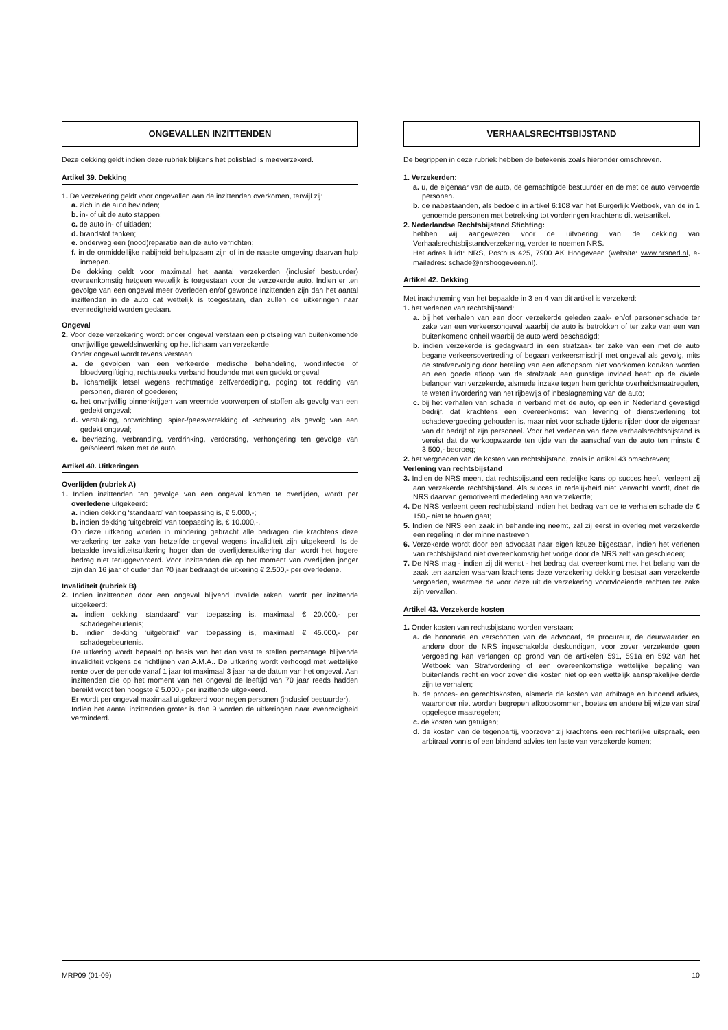ONGEVALLEN INZITTENDEN
Deze dekking geldt indien deze rubriek blijkens het polisblad is meeverzekerd.
Artikel 39. Dekking
1. De verzekering geldt voor ongevallen aan de inzittenden overkomen, terwijl zij:
a. zich in de auto bevinden;
b. in- of uit de auto stappen;
c. de auto in- of uitladen;
d. brandstof tanken;
e. onderweg een (nood)reparatie aan de auto verrichten;
f. in de onmiddellijke nabijheid behulpzaam zijn of in de naaste omgeving daarvan hulp inroepen.
De dekking geldt voor maximaal het aantal verzekerden (inclusief bestuurder) overeenkomstig hetgeen wettelijk is toegestaan voor de verzekerde auto. Indien er ten gevolge van een ongeval meer overleden en/of gewonde inzittenden zijn dan het aantal inzittenden in de auto dat wettelijk is toegestaan, dan zullen de uitkeringen naar evenredigheid worden gedaan.
Ongeval
2. Voor deze verzekering wordt onder ongeval verstaan een plotseling van buitenkomende onvrijwillige geweldsinwerking op het lichaam van verzekerde.
Onder ongeval wordt tevens verstaan:
a. de gevolgen van een verkeerde medische behandeling, wondinfectie of bloedvergiftiging, rechtstreeks verband houdende met een gedekt ongeval;
b. lichamelijk letsel wegens rechtmatige zelfverdediging, poging tot redding van personen, dieren of goederen;
c. het onvrijwillig binnenkrijgen van vreemde voorwerpen of stoffen als gevolg van een gedekt ongeval;
d. verstuiking, ontwrichting, spier-/peesverrekking of -scheuring als gevolg van een gedekt ongeval;
e. bevriezing, verbranding, verdrinking, verdorsting, verhongering ten gevolge van geïsoleerd raken met de auto.
Artikel 40. Uitkeringen
Overlijden (rubriek A)
1. Indien inzittenden ten gevolge van een ongeval komen te overlijden, wordt per overledene uitgekeerd:
a. indien dekking ‘standaard’ van toepassing is, € 5.000,-;
b. indien dekking ‘uitgebreid’ van toepassing is, € 10.000,-.
Op deze uitkering worden in mindering gebracht alle bedragen die krachtens deze verzekering ter zake van hetzelfde ongeval wegens invaliditeit zijn uitgekeerd. Is de betaalde invaliditeitsuitkering hoger dan de overlijdensuitkering dan wordt het hogere bedrag niet teruggevorderd. Voor inzittenden die op het moment van overlijden jonger zijn dan 16 jaar of ouder dan 70 jaar bedraagt de uitkering € 2.500,- per overledene.
Invaliditeit (rubriek B)
2. Indien inzittenden door een ongeval blijvend invalide raken, wordt per inzittende uitgekeerd:
a. indien dekking ‘standaard’ van toepassing is, maximaal € 20.000,- per schadegebeurtenis;
b. indien dekking ‘uitgebreid’ van toepassing is, maximaal € 45.000,- per schadegebeurtenis.
De uitkering wordt bepaald op basis van het dan vast te stellen percentage blijvende invaliditeit volgens de richtlijnen van A.M.A.. De uitkering wordt verhoogd met wettelijke rente over de periode vanaf 1 jaar tot maximaal 3 jaar na de datum van het ongeval. Aan inzittenden die op het moment van het ongeval de leeftijd van 70 jaar reeds hadden bereikt wordt ten hoogste € 5.000,- per inzittende uitgekeerd.
Er wordt per ongeval maximaal uitgekeerd voor negen personen (inclusief bestuurder).
Indien het aantal inzittenden groter is dan 9 worden de uitkeringen naar evenredigheid verminderd.
VERHAALSRECHTSBIJSTAND
De begrippen in deze rubriek hebben de betekenis zoals hieronder omschreven.
1. Verzekerden:
a. u, de eigenaar van de auto, de gemachtigde bestuurder en de met de auto vervoerde personen.
b. de nabestaanden, als bedoeld in artikel 6:108 van het Burgerlijk Wetboek, van de in 1 genoemde personen met betrekking tot vorderingen krachtens dit wetsartikel.
2. Nederlandse Rechtsbijstand Stichting:
hebben wij aangewezen voor de uitvoering van de dekking van Verhaalsrechtsbijstandverzekering, verder te noemen NRS.
Het adres luidt: NRS, Postbus 425, 7900 AK Hoogeveen (website: www.nrsned.nl, e-mailadres: schade@nrshoogeveen.nl).
Artikel 42. Dekking
Met inachtneming van het bepaalde in 3 en 4 van dit artikel is verzekerd:
1. het verlenen van rechtsbijstand:
a. bij het verhalen van een door verzekerde geleden zaak- en/of personenschade ter zake van een verkeersongeval waarbij de auto is betrokken of ter zake van een van buitenkomend onheil waarbij de auto werd beschadigd;
b. indien verzekerde is gedagvaard in een strafzaak ter zake van een met de auto begane verkeersovertreding of begaan verkeersmisdrijf met ongeval als gevolg, mits de strafvervolging door betaling van een afkoopsom niet voorkomen kon/kan worden en een goede afloop van de strafzaak een gunstige invloed heeft op de civiele belangen van verzekerde, alsmede inzake tegen hem gerichte overheidsmaatregelen, te weten invordering van het rijbewijs of inbeslagneming van de auto;
c. bij het verhalen van schade in verband met de auto, op een in Nederland gevestigd bedrijf, dat krachtens een overeenkomst van levering of dienstverlening tot schadevergoeding gehouden is, maar niet voor schade tijdens rijden door de eigenaar van dit bedrijf of zijn personeel. Voor het verlenen van deze verhaalsrechtsbijstand is vereist dat de verkoopwaarde ten tijde van de aanschaf van de auto ten minste € 3.500,- bedroeg;
2. het vergoeden van de kosten van rechtsbijstand, zoals in artikel 43 omschreven;
Verlening van rechtsbijstand
3. Indien de NRS meent dat rechtsbijstand een redelijke kans op succes heeft, verleent zij aan verzekerde rechtsbijstand. Als succes in redelijkheid niet verwacht wordt, doet de NRS daarvan gemotiveerd mededeling aan verzekerde;
4. De NRS verleent geen rechtsbijstand indien het bedrag van de te verhalen schade de € 150,- niet te boven gaat;
5. Indien de NRS een zaak in behandeling neemt, zal zij eerst in overleg met verzekerde een regeling in der minne nastreven;
6. Verzekerde wordt door een advocaat naar eigen keuze bijgestaan, indien het verlenen van rechtsbijstand niet overeenkomstig het vorige door de NRS zelf kan geschieden;
7. De NRS mag - indien zij dit wenst - het bedrag dat overeenkomt met het belang van de zaak ten aanzien waarvan krachtens deze verzekering dekking bestaat aan verzekerde vergoeden, waarmee de voor deze uit de verzekering voortvloeiende rechten ter zake zijn vervallen.
Artikel 43. Verzekerde kosten
1. Onder kosten van rechtsbijstand worden verstaan:
a. de honoraria en verschotten van de advocaat, de procureur, de deurwaarder en andere door de NRS ingeschakelde deskundigen, voor zover verzekerde geen vergoeding kan verlangen op grond van de artikelen 591, 591a en 592 van het Wetboek van Strafvordering of een overeenkomstige wettelijke bepaling van buitenlands recht en voor zover die kosten niet op een wettelijk aansprakelijke derde zijn te verhalen;
b. de proces- en gerechtskosten, alsmede de kosten van arbitrage en bindend advies, waaronder niet worden begrepen afkoopsommen, boetes en andere bij wijze van straf opgelegde maatregelen;
c. de kosten van getuigen;
d. de kosten van de tegenpartij, voorzover zij krachtens een rechterlijke uitspraak, een arbitraal vonnis of een bindend advies ten laste van verzekerde komen;
MRP09 (01-09) 10